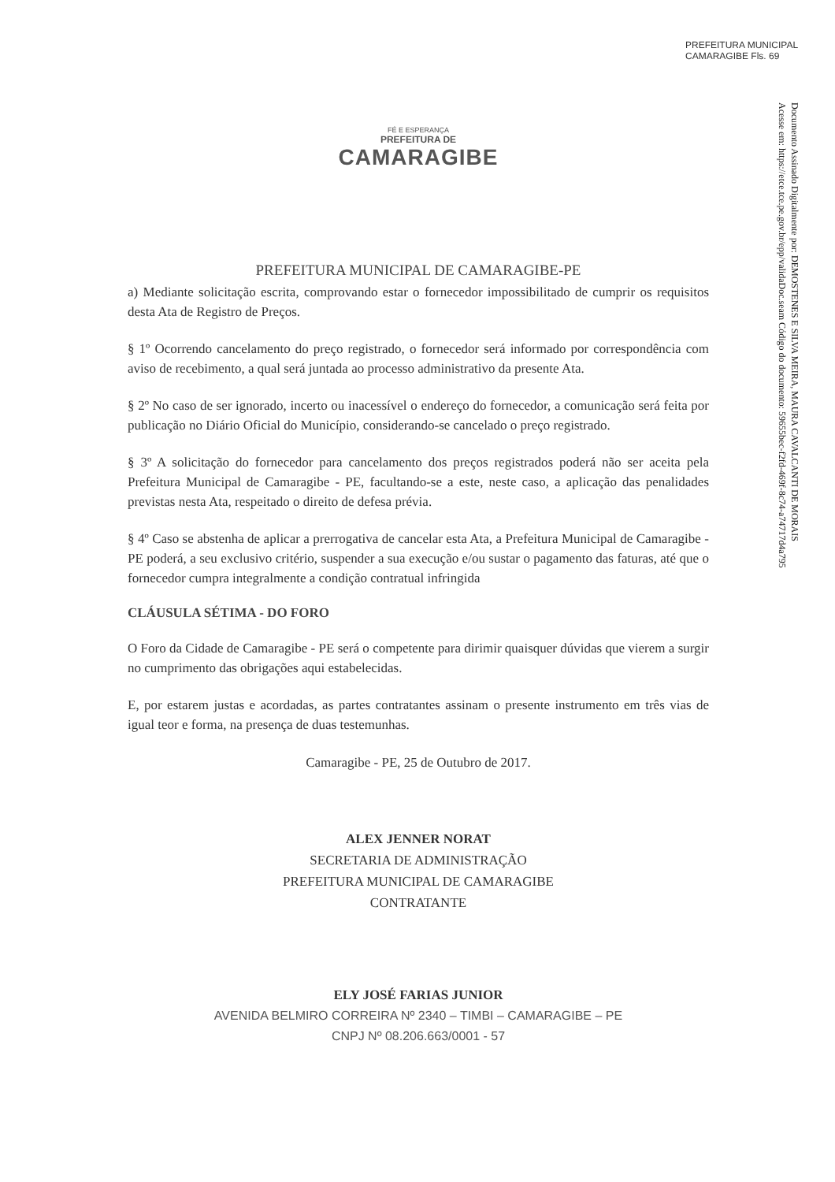PREFEITURA MUNICIPAL CAMARAGIBE Fls. 69
Documento Assinado Digitalmente por: DEMOSTENES E SILVA MEIRA, MAURA CAVALCANTI DE MORAIS
Acesse em: https://etce.tce.pe.gov.br/epp/validaDoc.seam Código do documento: 59655bec-f2fd-469f-8c74-a74717d4a795
FÉ E ESPERANÇA
PREFEITURA DE
CAMARAGIBE
PREFEITURA MUNICIPAL DE CAMARAGIBE-PE
a) Mediante solicitação escrita, comprovando estar o fornecedor impossibilitado de cumprir os requisitos desta Ata de Registro de Preços.
§ 1º Ocorrendo cancelamento do preço registrado, o fornecedor será informado por correspondência com aviso de recebimento, a qual será juntada ao processo administrativo da presente Ata.
§ 2º No caso de ser ignorado, incerto ou inacessível o endereço do fornecedor, a comunicação será feita por publicação no Diário Oficial do Município, considerando-se cancelado o preço registrado.
§ 3º A solicitação do fornecedor para cancelamento dos preços registrados poderá não ser aceita pela Prefeitura Municipal de Camaragibe - PE, facultando-se a este, neste caso, a aplicação das penalidades previstas nesta Ata, respeitado o direito de defesa prévia.
§ 4º Caso se abstenha de aplicar a prerrogativa de cancelar esta Ata, a Prefeitura Municipal de Camaragibe - PE poderá, a seu exclusivo critério, suspender a sua execução e/ou sustar o pagamento das faturas, até que o fornecedor cumpra integralmente a condição contratual infringida
CLÁUSULA SÉTIMA - DO FORO
O Foro da Cidade de Camaragibe - PE será o competente para dirimir quaisquer dúvidas que vierem a surgir no cumprimento das obrigações aqui estabelecidas.
E, por estarem justas e acordadas, as partes contratantes assinam o presente instrumento em três vias de igual teor e forma, na presença de duas testemunhas.
Camaragibe - PE, 25 de Outubro de 2017.
ALEX JENNER NORAT
SECRETARIA DE ADMINISTRAÇÃO
PREFEITURA MUNICIPAL DE CAMARAGIBE
CONTRATANTE
ELY JOSÉ FARIAS JUNIOR
AVENIDA BELMIRO CORREIRA Nº 2340 – TIMBI – CAMARAGIBE – PE
CNPJ Nº 08.206.663/0001 - 57